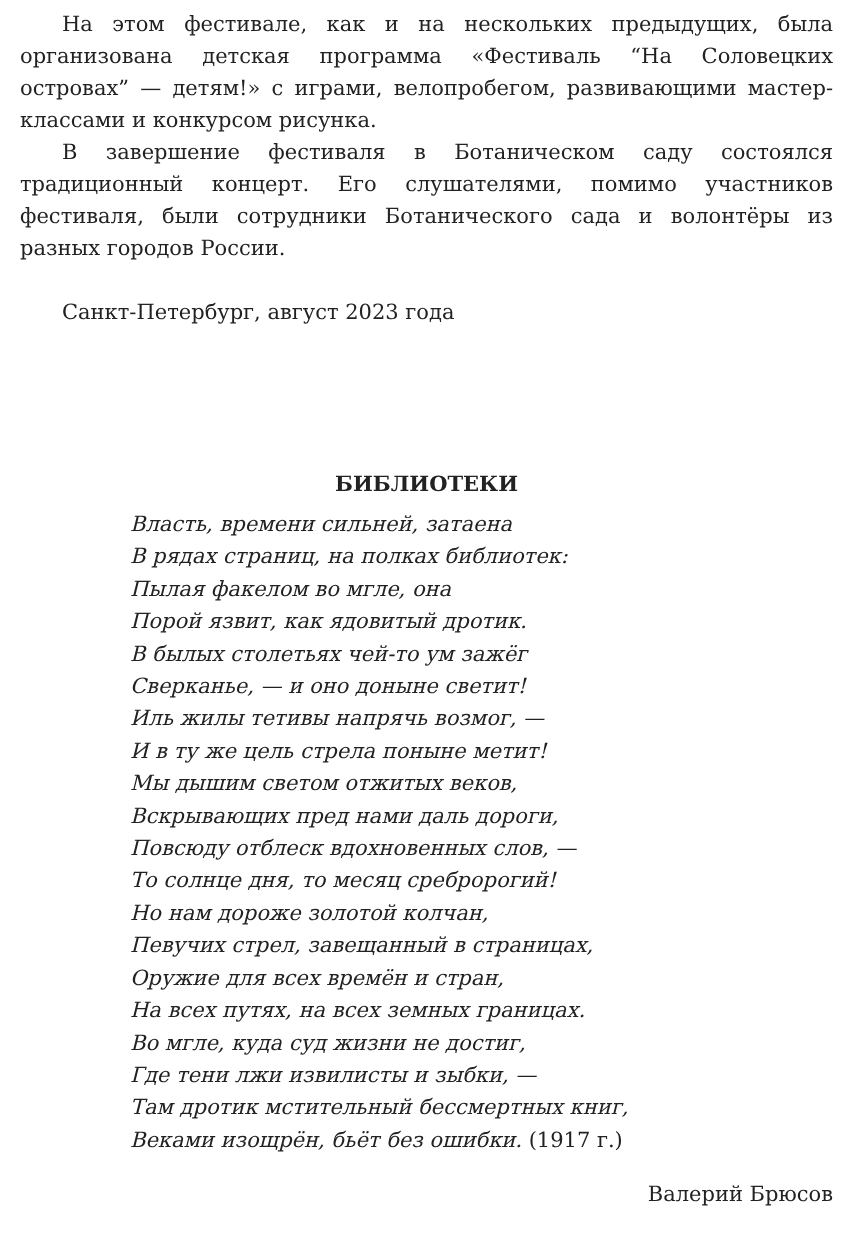На этом фестивале, как и на нескольких предыдущих, была организована детская программа «Фестиваль “На Соловецких островах” — детям!» с играми, велопробегом, развивающими мастер-классами и конкурсом рисунка.
В завершение фестиваля в Ботаническом саду состоялся традиционный концерт. Его слушателями, помимо участников фестиваля, были сотрудники Ботанического сада и волонтёры из разных городов России.
Санкт-Петербург, август 2023 года
БИБЛИОТЕКИ
Власть, времени сильней, затаена
В рядах страниц, на полках библиотек:
Пылая факелом во мгле, она
Порой язвит, как ядовитый дротик.
В былых столетьях чей-то ум зажёг
Сверканье, — и оно доныне светит!
Иль жилы тетивы напрячь возмог, —
И в ту же цель стрела поныне метит!
Мы дышим светом отжитых веков,
Вскрывающих пред нами даль дороги,
Повсюду отблеск вдохновенных слов, —
То солнце дня, то месяц сребророгий!
Но нам дороже золотой колчан,
Певучих стрел, завещанный в страницах,
Оружие для всех времён и стран,
На всех путях, на всех земных границах.
Во мгле, куда суд жизни не достиг,
Где тени лжи извилисты и зыбки, —
Там дротик мстительный бессмертных книг,
Веками изощрён, бьёт без ошибки. (1917 г.)
Валерий Брюсов